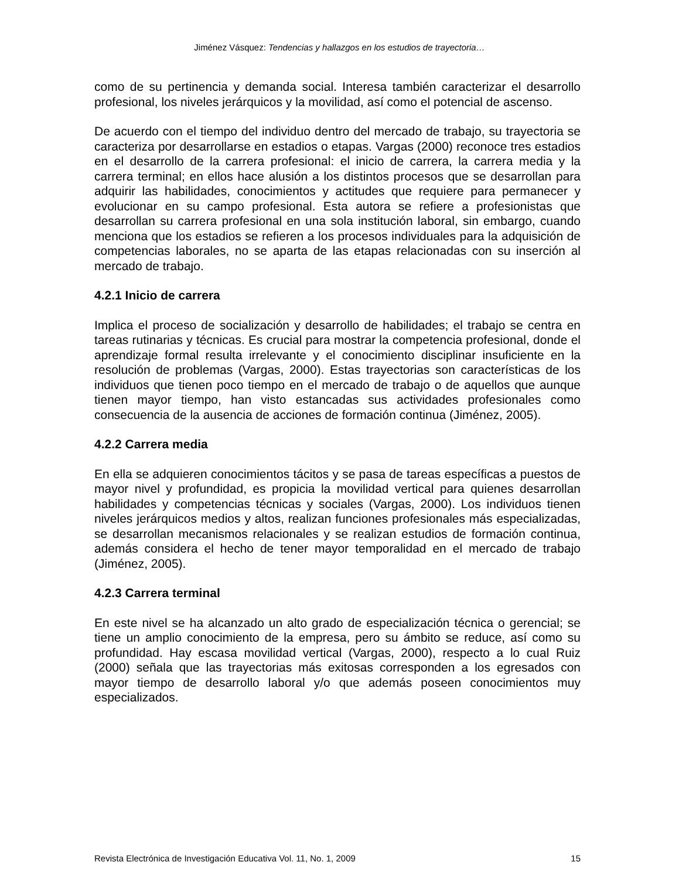Jiménez Vásquez: Tendencias y hallazgos en los estudios de trayectoria…
como de su pertinencia y demanda social. Interesa también caracterizar el desarrollo profesional, los niveles jerárquicos y la movilidad, así como el potencial de ascenso.
De acuerdo con el tiempo del individuo dentro del mercado de trabajo, su trayectoria se caracteriza por desarrollarse en estadios o etapas. Vargas (2000) reconoce tres estadios en el desarrollo de la carrera profesional: el inicio de carrera, la carrera media y la carrera terminal; en ellos hace alusión a los distintos procesos que se desarrollan para adquirir las habilidades, conocimientos y actitudes que requiere para permanecer y evolucionar en su campo profesional. Esta autora se refiere a profesionistas que desarrollan su carrera profesional en una sola institución laboral, sin embargo, cuando menciona que los estadios se refieren a los procesos individuales para la adquisición de competencias laborales, no se aparta de las etapas relacionadas con su inserción al mercado de trabajo.
4.2.1 Inicio de carrera
Implica el proceso de socialización y desarrollo de habilidades; el trabajo se centra en tareas rutinarias y técnicas. Es crucial para mostrar la competencia profesional, donde el aprendizaje formal resulta irrelevante y el conocimiento disciplinar insuficiente en la resolución de problemas (Vargas, 2000). Estas trayectorias son características de los individuos que tienen poco tiempo en el mercado de trabajo o de aquellos que aunque tienen mayor tiempo, han visto estancadas sus actividades profesionales como consecuencia de la ausencia de acciones de formación continua (Jiménez, 2005).
4.2.2 Carrera media
En ella se adquieren conocimientos tácitos y se pasa de tareas específicas a puestos de mayor nivel y profundidad, es propicia la movilidad vertical para quienes desarrollan habilidades y competencias técnicas y sociales (Vargas, 2000). Los individuos tienen niveles jerárquicos medios y altos, realizan funciones profesionales más especializadas, se desarrollan mecanismos relacionales y se realizan estudios de formación continua, además considera el hecho de tener mayor temporalidad en el mercado de trabajo (Jiménez, 2005).
4.2.3 Carrera terminal
En este nivel se ha alcanzado un alto grado de especialización técnica o gerencial; se tiene un amplio conocimiento de la empresa, pero su ámbito se reduce, así como su profundidad. Hay escasa movilidad vertical (Vargas, 2000), respecto a lo cual Ruiz (2000) señala que las trayectorias más exitosas corresponden a los egresados con mayor tiempo de desarrollo laboral y/o que además poseen conocimientos muy especializados.
Revista Electrónica de Investigación Educativa Vol. 11, No. 1, 2009 15